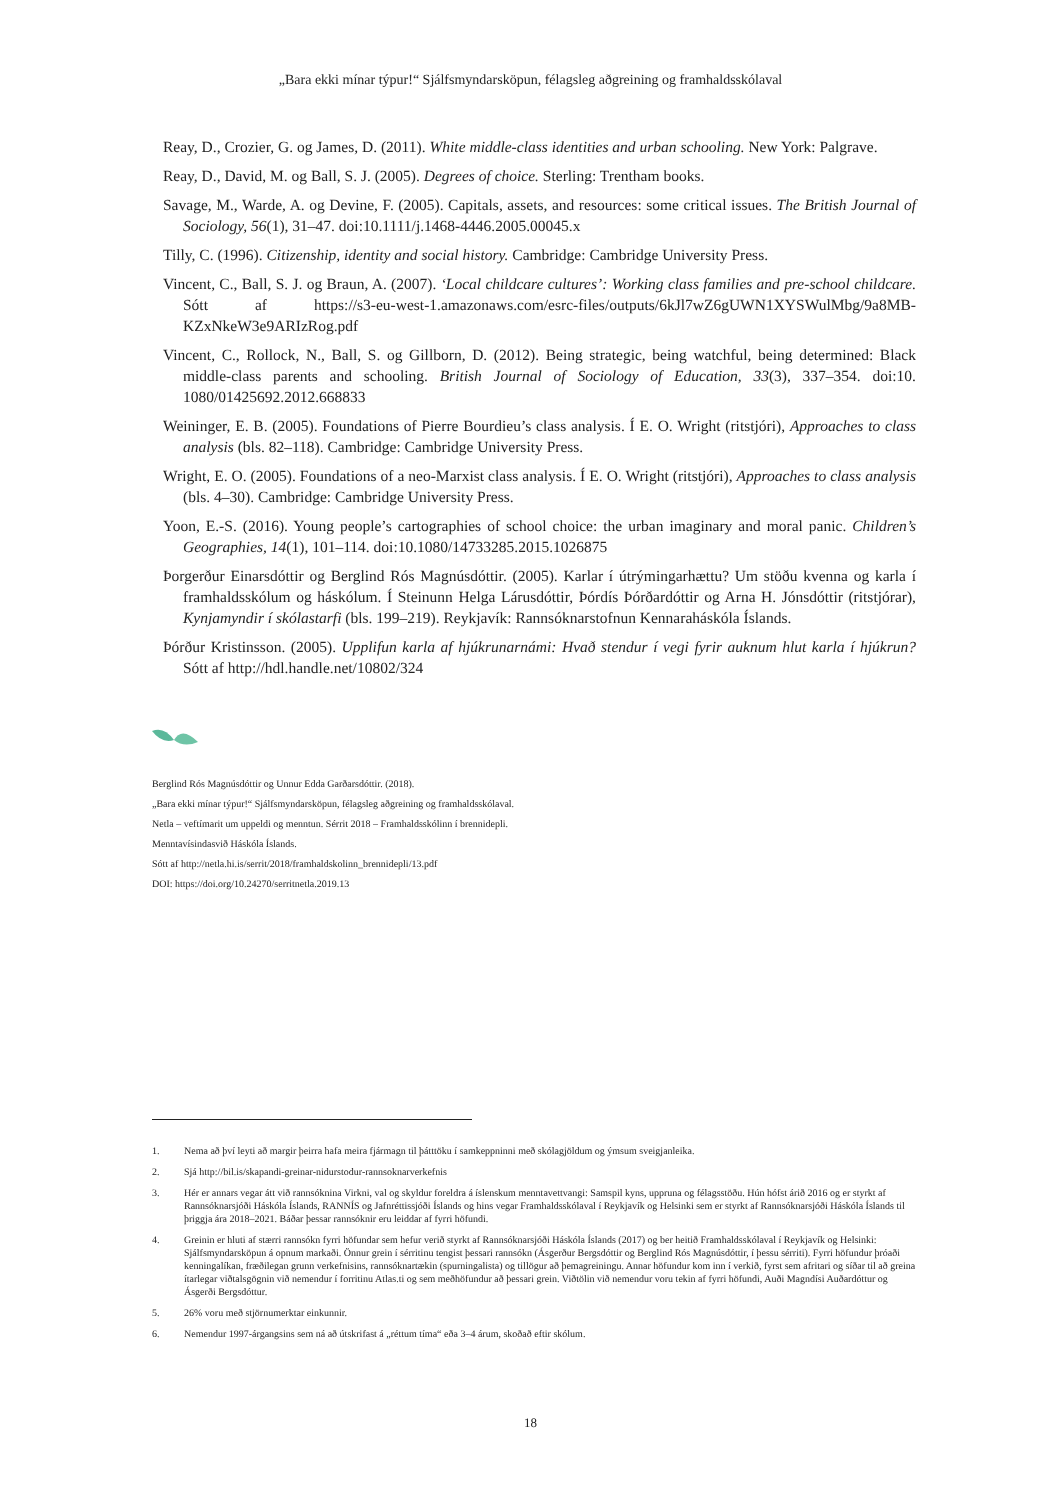„Bara ekki mínar týpur!“ Sjálfsmyndarsköpun, félagsleg aðgreining og framhaldsskólaval
Reay, D., Crozier, G. og James, D. (2011). White middle-class identities and urban schooling. New York: Palgrave.
Reay, D., David, M. og Ball, S. J. (2005). Degrees of choice. Sterling: Trentham books.
Savage, M., Warde, A. og Devine, F. (2005). Capitals, assets, and resources: some critical issues. The British Journal of Sociology, 56(1), 31–47. doi:10.1111/j.1468-4446.2005.00045.x
Tilly, C. (1996). Citizenship, identity and social history. Cambridge: Cambridge University Press.
Vincent, C., Ball, S. J. og Braun, A. (2007). ‘Local childcare cultures’: Working class families and pre-school childcare. Sótt af https://s3-eu-west-1.amazonaws.com/esrc-files/outputs/6kJl7wZ6gUWN1XYSWulMbg/9a8MB-KZxNkeW3e9ARIzRog.pdf
Vincent, C., Rollock, N., Ball, S. og Gillborn, D. (2012). Being strategic, being watchful, being determined: Black middle-class parents and schooling. British Journal of Sociology of Education, 33(3), 337–354. doi:10. 1080/01425692.2012.668833
Weininger, E. B. (2005). Foundations of Pierre Bourdieu’s class analysis. Í E. O. Wright (ritstjóri), Approaches to class analysis (bls. 82–118). Cambridge: Cambridge University Press.
Wright, E. O. (2005). Foundations of a neo-Marxist class analysis. Í E. O. Wright (ritstjóri), Approaches to class analysis (bls. 4–30). Cambridge: Cambridge University Press.
Yoon, E.-S. (2016). Young people’s cartographies of school choice: the urban imaginary and moral panic. Children’s Geographies, 14(1), 101–114. doi:10.1080/14733285.2015.1026875
Þorgerður Einarsdóttir og Berglind Rós Magnúsdóttir. (2005). Karlar í útrýmingarhættu? Um stöðu kvenna og karla í framhaldsskólum og háskólum. Í Steinunn Helga Lárusdóttir, Þórdís Þórðardóttir og Arna H. Jónsdóttir (ritstjórar), Kynjamyndir í skólastarfi (bls. 199–219). Reykjavík: Rannsóknarstofnun Kennaraháskóla Íslands.
Þórður Kristinsson. (2005). Upplifun karla af hjúkrunarnámi: Hvað stendur í vegi fyrir auknum hlut karla í hjúkrun? Sótt af http://hdl.handle.net/10802/324
Berglind Rós Magnúsdóttir og Unnur Edda Garðarsdóttir. (2018).
„Bara ekki mínar týpur!“ Sjálfsmyndarsköpun, félagsleg aðgreining og framhaldsskólaval.
Netla – veftímarit um uppeldi og menntun. Sérrit 2018 – Framhaldsskólinn í brennidepli.
Menntavísindasvið Háskóla Íslands.
Sótt af http://netla.hi.is/serrit/2018/framhaldskolinn_brennidepli/13.pdf
DOI: https://doi.org/10.24270/serritnetla.2019.13
1. Nema að því leyti að margir þeirra hafa meira fjármagn til þátttöku í samkeppninni með skólagjöldum og ýmsum sveigjanleika.
2. Sjá http://bil.is/skapandi-greinar-nidurstodur-rannsoknarverkefnis
3. Hér er annars vegar átt við rannsóknina Virkni, val og skyldur foreldra á íslenskum menntavettvangi: Samspil kyns, uppruna og félagsstöðu. Hún hófst árið 2016 og er styrkt af Rannsóknarsjóði Háskóla Íslands, RANNÍS og Jafnréttissjóði Íslands og hins vegar Framhaldsskólaval í Reykjavík og Helsinki sem er styrkt af Rannsóknarsjóði Háskóla Íslands til þriggja ára 2018–2021. Báðar þessar rannsóknir eru leiddar af fyrri höfundi.
4. Greinin er hluti af stærri rannsókn fyrri höfundar sem hefur verið styrkt af Rannsóknarsjóði Háskóla Íslands (2017) og ber heitið Framhaldsskólaval í Reykjavík og Helsinki: Sjálfsmyndarsköpun á opnum markaði. Önnur grein í sérritinu tengist þessari rannsókn (Ásgerður Bergsdóttir og Berglind Rós Magnúsdóttir, í þessu sérriti). Fyrri höfundur þróaði kenningalíkan, fræðilegan grunn verkefnisins, rannsóknartækin (spurningalista) og tillögur að þemagreiningu. Annar höfundur kom inn í verkið, fyrst sem afritari og síðar til að greina ítarlegar viðtalsgögnin við nemendur í forritinu Atlas.ti og sem meðhöfundur að þessari grein. Viðtölin við nemendur voru tekin af fyrri höfundi, Auði Magndísi Auðardóttur og Ásgerði Bergsdóttur.
5. 26% voru með stjörnumerktar einkunnir.
6. Nemendur 1997-árgangsins sem ná að útskrifast á „réttum tíma“ eða 3–4 árum, skoðað eftir skólum.
18